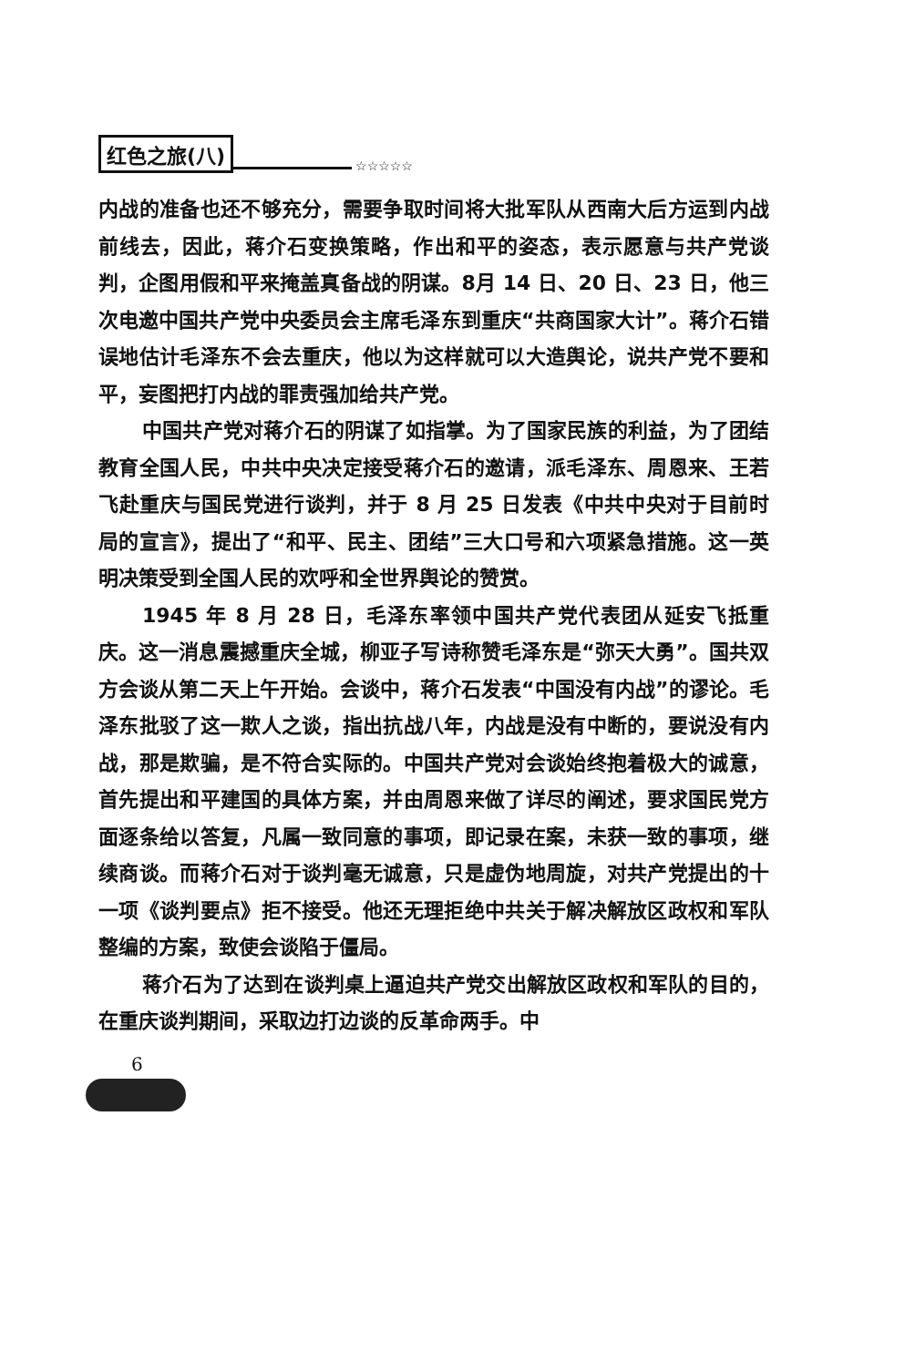红色之旅(八) ☆☆☆☆☆
内战的准备也还不够充分，需要争取时间将大批军队从西南大后方运到内战前线去，因此，蒋介石变换策略，作出和平的姿态，表示愿意与共产党谈判，企图用假和平来掩盖真备战的阴谋。8月 14 日、20 日、23 日，他三次电邀中国共产党中央委员会主席毛泽东到重庆“共商国家大计”。蒋介石错误地估计毛泽东不会去重庆，他以为这样就可以大造舆论，说共产党不要和平，妄图把打内战的罪责强加给共产党。
中国共产党对蒋介石的阴谋了如指掌。为了国家民族的利益，为了团结教育全国人民，中共中央决定接受蒋介石的邀请，派毛泽东、周恩来、王若飞赴重庆与国民党进行谈判，并于 8 月 25 日发表《中共中央对于目前时局的宣言》，提出了“和平、民主、团结”三大口号和六项紧急措施。这一英明决策受到全国人民的欢呼和全世界舆论的赞赏。
1945 年 8 月 28 日，毛泽东率领中国共产党代表团从延安飞抵重庆。这一消息震撼重庆全城，柳亚子写诗称赞毛泽东是“弥天大勇”。国共双方会谈从第二天上午开始。会谈中，蒋介石发表“中国没有内战”的谬论。毛泽东批驳了这一欺人之谈，指出抗战八年，内战是没有中断的，要说没有内战，那是欺骗，是不符合实际的。中国共产党对会谈始终抱着极大的诚意，首先提出和平建国的具体方案，并由周恩来做了详尽的阐述，要求国民党方面逐条给以答复，凡属一致同意的事项，即记录在案，未获一致的事项，继续商谈。而蒋介石对于谈判毫无诚意，只是虚伪地周旋，对共产党提出的十一项《谈判要点》拒不接受。他还无理拒绝中共关于解决解放区政权和军队整编的方案，致使会谈陷于僵局。
蒋介石为了达到在谈判桌上逼迫共产党交出解放区政权和军队的目的，在重庆谈判期间，采取边打边谈的反革命两手。中
6